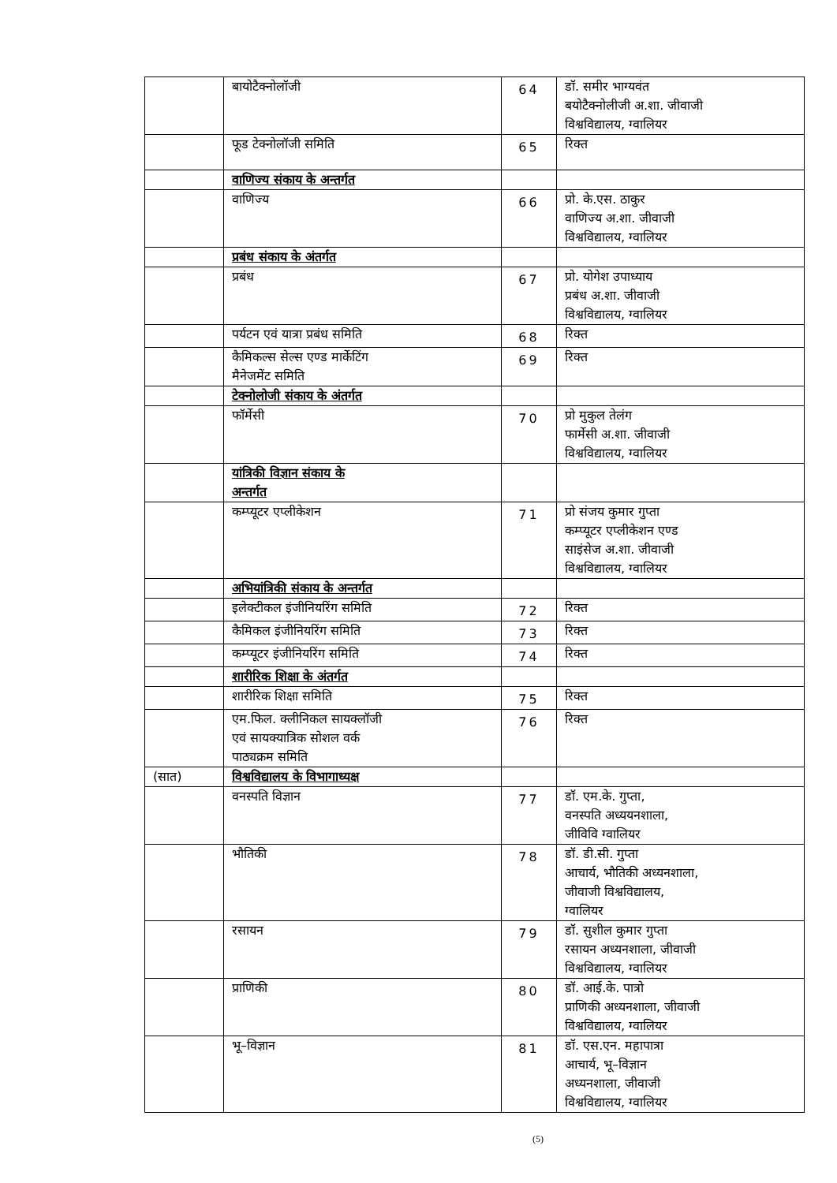| | बायोटैक्नोलॉजी | 64 | डॉ. समीर भाग्यवंत बयोटैक्नोलीजी अ.शा. जीवाजी विश्वविद्यालय, ग्वालियर |
| | फूड टेक्नोलॉजी समिति | 65 | रिक्त |
| | वाणिज्य संकाय के अन्तर्गत | | |
| | वाणिज्य | 66 | प्रो. के.एस. ठाकुर वाणिज्य अ.शा. जीवाजी विश्वविद्यालय, ग्वालियर |
| | प्रबंध संकाय के अंतर्गत | | |
| | प्रबंध | 67 | प्रो. योगेश उपाध्याय प्रबंध अ.शा. जीवाजी विश्वविद्यालय, ग्वालियर |
| | पर्यटन एवं यात्रा प्रबंध समिति | 68 | रिक्त |
| | कैमिकल्स सेल्स एण्ड मार्केटिंग मैनेजमेंट समिति | 69 | रिक्त |
| | टेक्नोलोजी संकाय के अंतर्गत | | |
| | फॉर्मेसी | 70 | प्रो मुकुल तेलंग फार्मेसी अ.शा. जीवाजी विश्वविद्यालय, ग्वालियर |
| | यांत्रिकी विज्ञान संकाय के अन्तर्गत | | |
| | कम्प्यूटर एप्लीकेशन | 71 | प्रो संजय कुमार गुप्ता कम्प्यूटर एप्लीकेशन एण्ड साइंसेज अ.शा. जीवाजी विश्वविद्यालय, ग्वालियर |
| | अभियांत्रिकी संकाय के अन्तर्गत | | |
| | इलेक्टीकल इंजीनियरिंग समिति | 72 | रिक्त |
| | कैमिकल इंजीनियरिंग समिति | 73 | रिक्त |
| | कम्प्यूटर इंजीनियरिंग समिति | 74 | रिक्त |
| | शारीरिक शिक्षा के अंतर्गत | | |
| | शारीरिक शिक्षा समिति | 75 | रिक्त |
| | एम.फिल. क्लीनिकल सायक्लॉजी एवं सायक्यात्रिक सोशल वर्क पाठ्यक्रम समिति | 76 | रिक्त |
| (सात) | विश्वविद्यालय के विभागाध्यक्ष | | |
| | वनस्पति विज्ञान | 77 | डॉ. एम.के. गुप्ता, वनस्पति अध्ययनशाला, जीविवि ग्वालियर |
| | भौतिकी | 78 | डॉ. डी.सी. गुप्ता आचार्य, भौतिकी अध्यनशाला, जीवाजी विश्वविद्यालय, ग्वालियर |
| | रसायन | 79 | डॉ. सुशील कुमार गुप्ता रसायन अध्यनशाला, जीवाजी विश्वविद्यालय, ग्वालियर |
| | प्राणिकी | 80 | डॉ. आई.के. पात्रो प्राणिकी अध्यनशाला, जीवाजी विश्वविद्यालय, ग्वालियर |
| | भू–विज्ञान | 81 | डॉ. एस.एन. महापात्रा आचार्य, भू–विज्ञान अध्यनशाला, जीवाजी विश्वविद्यालय, ग्वालियर |
(5)